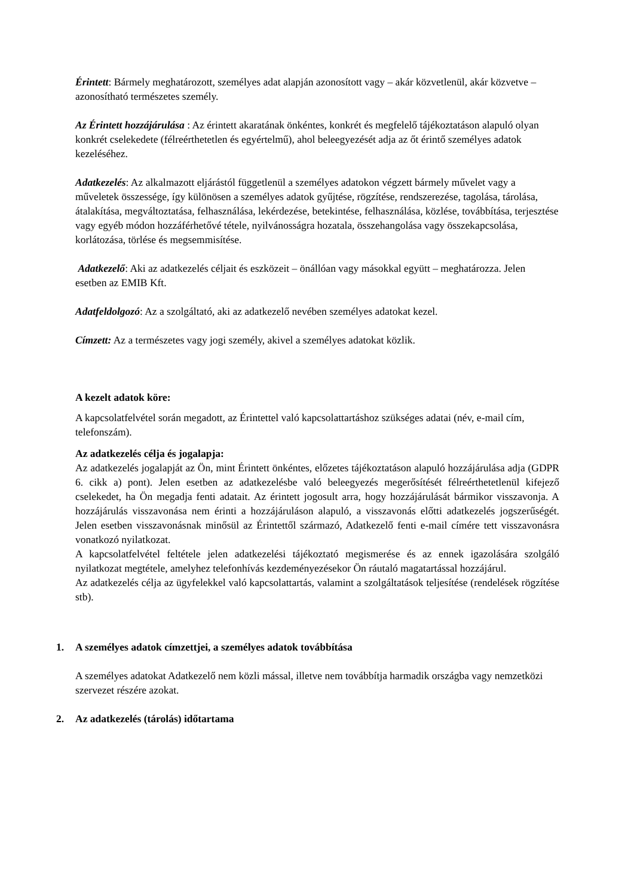Érintett: Bármely meghatározott, személyes adat alapján azonosított vagy – akár közvetlenül, akár közvetve – azonosítható természetes személy.
Az Érintett hozzájárulása : Az érintett akaratának önkéntes, konkrét és megfelelő tájékoztatáson alapuló olyan konkrét cselekedete (félreérthetetlen és egyértelmű), ahol beleegyezését adja az őt érintő személyes adatok kezeléséhez.
Adatkezelés: Az alkalmazott eljárástól függetlenül a személyes adatokon végzett bármely művelet vagy a műveletek összessége, így különösen a személyes adatok gyűjtése, rögzítése, rendszerezése, tagolása, tárolása, átalakítása, megváltoztatása, felhasználása, lekérdezése, betekintése, felhasználása, közlése, továbbítása, terjesztése vagy egyéb módon hozzáférhetővé tétele, nyilvánosságra hozatala, összehangolása vagy összekapcsolása, korlátozása, törlése és megsemmisítése.
Adatkezelő: Aki az adatkezelés céljait és eszközeit – önállóan vagy másokkal együtt – meghatározza. Jelen esetben az EMIB Kft.
Adatfeldolgozó: Az a szolgáltató, aki az adatkezelő nevében személyes adatokat kezel.
Címzett: Az a természetes vagy jogi személy, akivel a személyes adatokat közlik.
A kezelt adatok köre:
A kapcsolatfelvétel során megadott, az Érintettel való kapcsolattartáshoz szükséges adatai (név, e-mail cím, telefonszám).
Az adatkezelés célja és jogalapja:
Az adatkezelés jogalapját az Ön, mint Érintett önkéntes, előzetes tájékoztatáson alapuló hozzájárulása adja (GDPR 6. cikk a) pont). Jelen esetben az adatkezelésbe való beleegyezés megerősítését félreérthetetlenül kifejező cselekedet, ha Ön megadja fenti adatait. Az érintett jogosult arra, hogy hozzájárulását bármikor visszavonja. A hozzájárulás visszavonása nem érinti a hozzájáruláson alapuló, a visszavonás előtti adatkezelés jogszerűségét. Jelen esetben visszavonásnak minősül az Érintettől származó, Adatkezelő fenti e-mail címére tett visszavonásra vonatkozó nyilatkozat.
A kapcsolatfelvétel feltétele jelen adatkezelési tájékoztató megismerése és az ennek igazolására szolgáló nyilatkozat megtétele, amelyhez telefonhívás kezdeményezésekor Ön ráutaló magatartással hozzájárul.
Az adatkezelés célja az ügyfelekkel való kapcsolattartás, valamint a szolgáltatások teljesítése (rendelések rögzítése stb).
1. A személyes adatok címzettjei, a személyes adatok továbbítása
A személyes adatokat Adatkezelő nem közli mással, illetve nem továbbítja harmadik országba vagy nemzetközi szervezet részére azokat.
2. Az adatkezelés (tárolás) időtartama